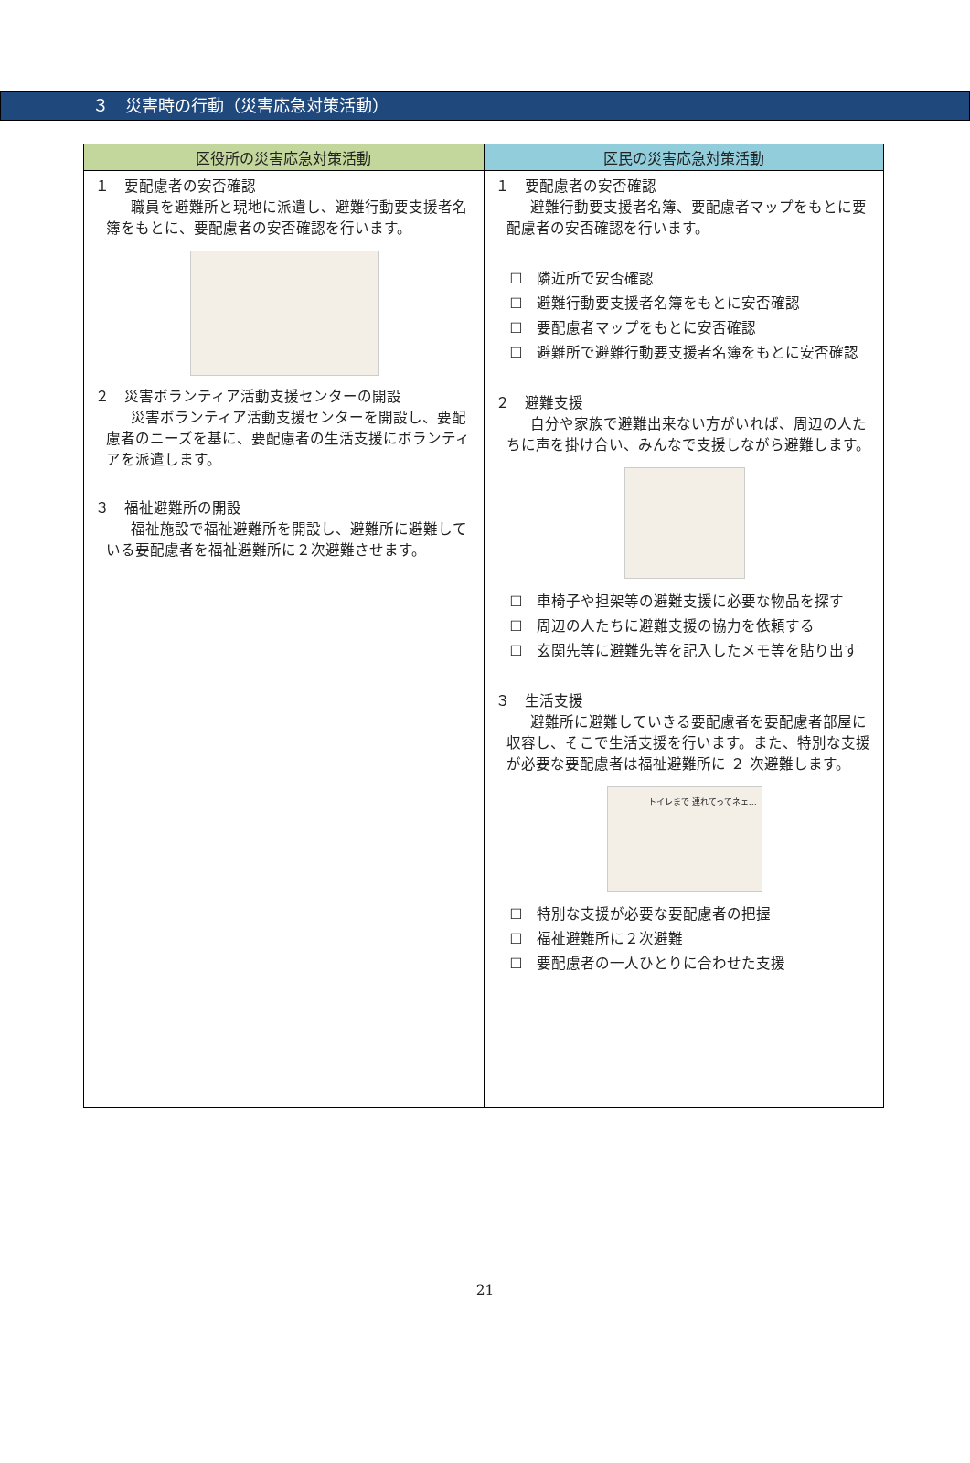３　災害時の行動（災害応急対策活動）
| 区役所の災害応急対策活動 | 区民の災害応急対策活動 |
| --- | --- |
| １ 要配慮者の安否確認 職員を避難所と現地に派遣し、避難行動要支援者名簿をもとに、要配慮者の安否確認を行います。 ２ 災害ボランティア活動支援センターの開設 災害ボランティア活動支援センターを開設し、要配慮者のニーズを基に、要配慮者の生活支援にボランティアを派遣します。 ３ 福祉避難所の開設 福祉施設で福祉避難所を開設し、避難所に避難している要配慮者を福祉避難所に２次避難させます。 | １ 要配慮者の安否確認 避難行動要支援者名簿、要配慮者マップをもとに要配慮者の安否確認を行います。 ☐ 隣近所で安否確認 ☐ 避難行動要支援者名簿をもとに安否確認 ☐ 要配慮者マップをもとに安否確認 ☐ 避難所で避難行動要支援者名簿をもとに安否確認 ２ 避難支援 自分や家族で避難出来ない方がいれば、周辺の人たちに声を掛け合い、みんなで支援しながら避難します。 ☐ 車椅子や担架等の避難支援に必要な物品を探す ☐ 周辺の人たちに避難支援の協力を依頼する ☐ 玄関先等に避難先等を記入したメモ等を貼り出す ３ 生活支援 避難所に避難していきる要配慮者を要配慮者部屋に収容し、そこで生活支援を行います。また、特別な支援が必要な要配慮者は福祉避難所に ２ 次避難します。 トイレまで 連れてってネェ… ☐ 特別な支援が必要な要配慮者の把握 ☐ 福祉避難所に２次避難 ☐ 要配慮者の一人ひとりに合わせた支援 |
21